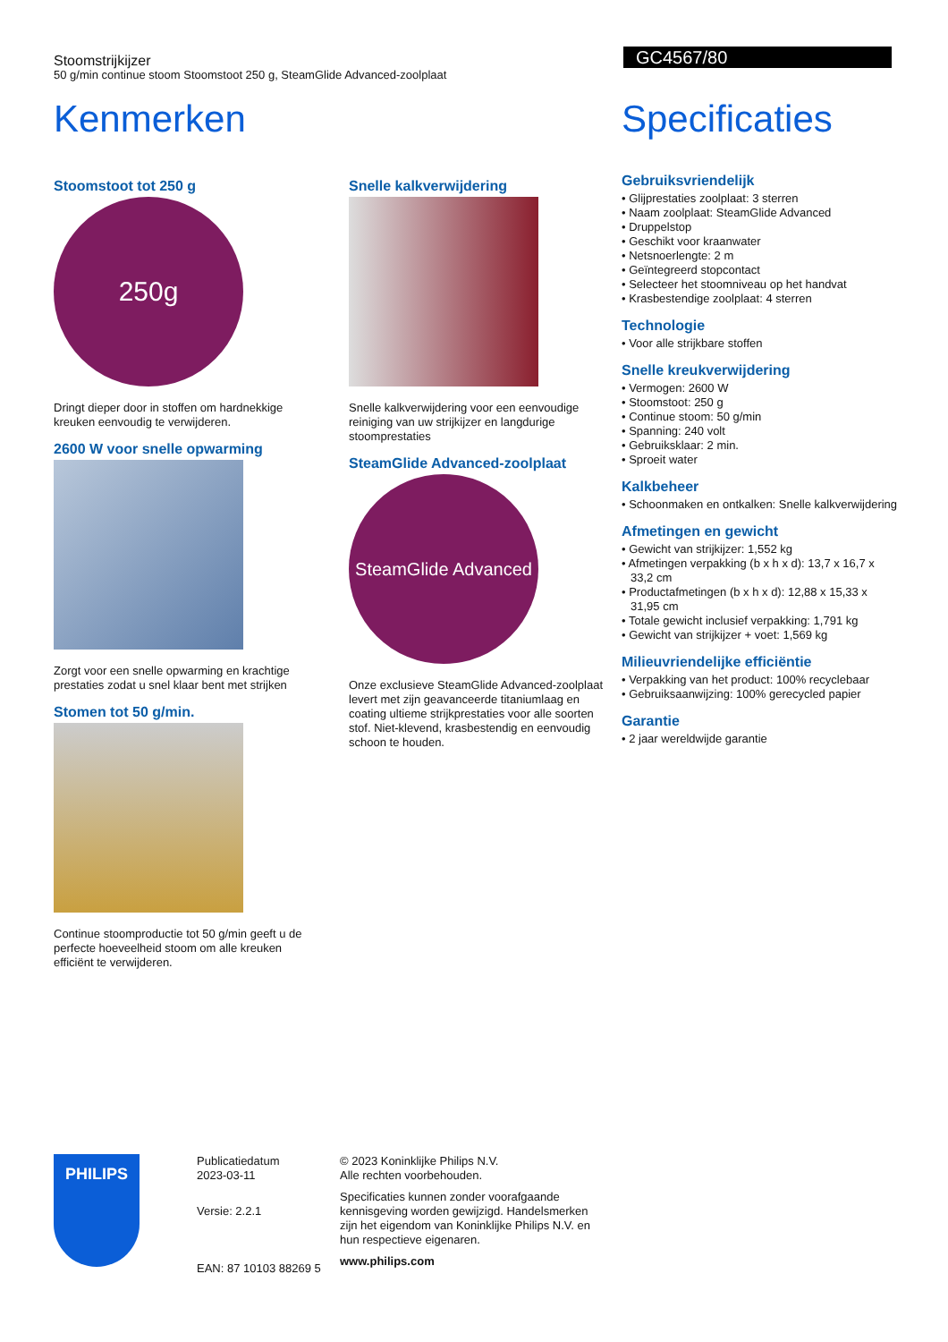Stoomstrijkijzer
50 g/min continue stoom Stoomstoot 250 g, SteamGlide Advanced-zoolplaat
GC4567/80
Kenmerken
Stoomstoot tot 250 g
250g
Dringt dieper door in stoffen om hardnekkige kreuken eenvoudig te verwijderen.
2600 W voor snelle opwarming
Zorgt voor een snelle opwarming en krachtige prestaties zodat u snel klaar bent met strijken
Stomen tot 50 g/min.
Continue stoomproductie tot 50 g/min geeft u de perfecte hoeveelheid stoom om alle kreuken efficiënt te verwijderen.
Snelle kalkverwijdering
Snelle kalkverwijdering voor een eenvoudige reiniging van uw strijkijzer en langdurige stoomprestaties
SteamGlide Advanced-zoolplaat
SteamGlide Advanced
Onze exclusieve SteamGlide Advanced-zoolplaat levert met zijn geavanceerde titaniumlaag en coating ultieme strijkprestaties voor alle soorten stof. Niet-klevend, krasbestendig en eenvoudig schoon te houden.
Specificaties
Gebruiksvriendelijk
• Glijprestaties zoolplaat: 3 sterren
• Naam zoolplaat: SteamGlide Advanced
• Druppelstop
• Geschikt voor kraanwater
• Netsnoerlengte: 2 m
• Geïntegreerd stopcontact
• Selecteer het stoomniveau op het handvat
• Krasbestendige zoolplaat: 4 sterren
Technologie
• Voor alle strijkbare stoffen
Snelle kreukverwijdering
• Vermogen: 2600 W
• Stoomstoot: 250 g
• Continue stoom: 50 g/min
• Spanning: 240 volt
• Gebruiksklaar: 2 min.
• Sproeit water
Kalkbeheer
• Schoonmaken en ontkalken: Snelle kalkverwijdering
Afmetingen en gewicht
• Gewicht van strijkijzer: 1,552 kg
• Afmetingen verpakking (b x h x d): 13,7 x 16,7 x 33,2 cm
• Productafmetingen (b x h x d): 12,88 x 15,33 x 31,95 cm
• Totale gewicht inclusief verpakking: 1,791 kg
• Gewicht van strijkijzer + voet: 1,569 kg
Milieuvriendelijke efficiëntie
• Verpakking van het product: 100% recyclebaar
• Gebruiksaanwijzing: 100% gerecycled papier
Garantie
• 2 jaar wereldwijde garantie
PHILIPS
Publicatiedatum
2023-03-11
Versie: 2.2.1
EAN: 87 10103 88269 5
© 2023 Koninklijke Philips N.V.
Alle rechten voorbehouden.
Specificaties kunnen zonder voorafgaande kennisgeving worden gewijzigd. Handelsmerken zijn het eigendom van Koninklijke Philips N.V. en hun respectieve eigenaren.
www.philips.com